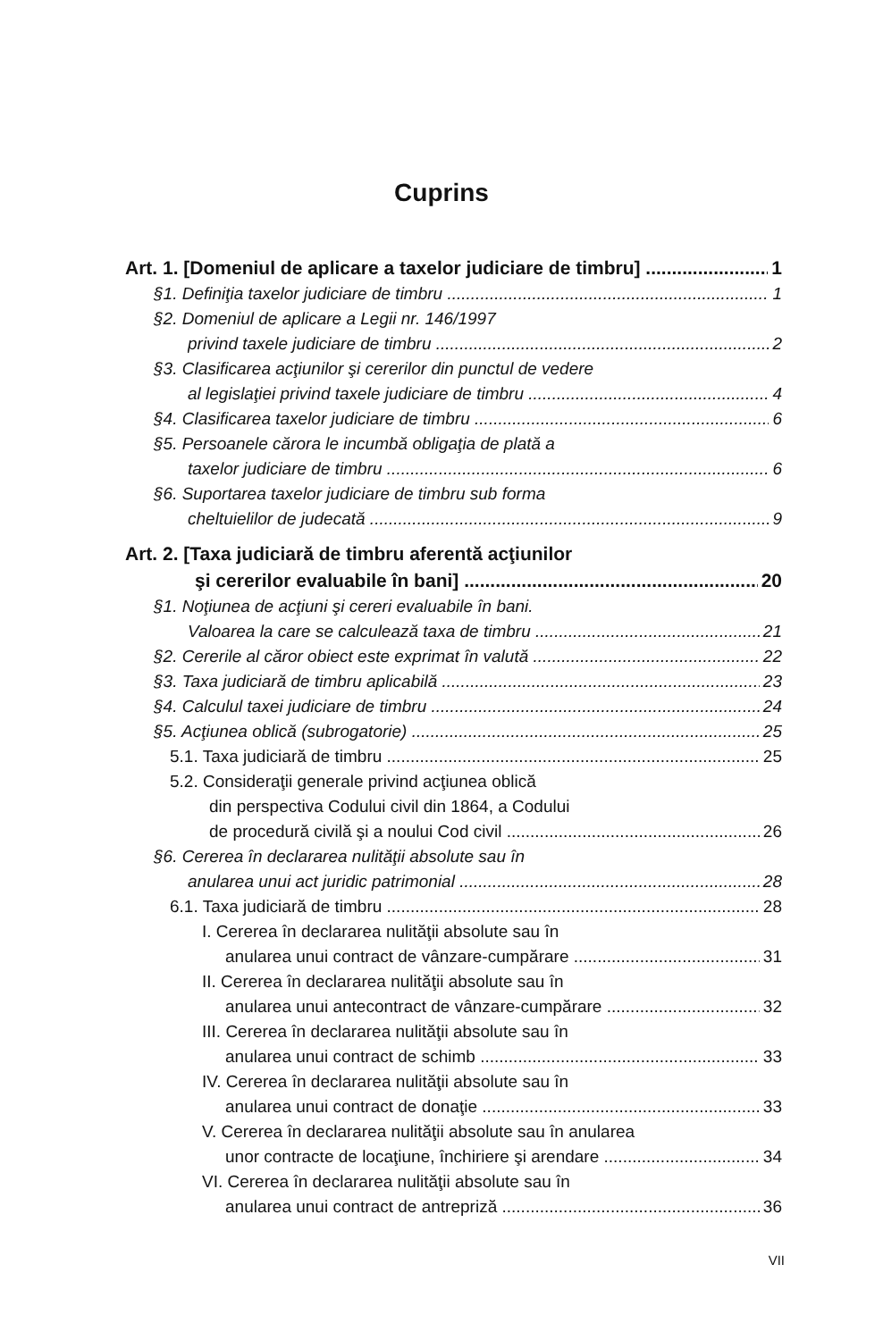Cuprins
Art. 1. [Domeniul de aplicare a taxelor judiciare de timbru] 1
§1. Definiţia taxelor judiciare de timbru 1
§2. Domeniul de aplicare a Legii nr. 146/1997
privind taxele judiciare de timbru 2
§3. Clasificarea acţiunilor şi cererilor din punctul de vedere
al legislaţiei privind taxele judiciare de timbru 4
§4. Clasificarea taxelor judiciare de timbru 6
§5. Persoanele cărora le incumbă obligaţia de plată a
taxelor judiciare de timbru 6
§6. Suportarea taxelor judiciare de timbru sub forma
cheltuielilor de judecată 9
Art. 2. [Taxa judiciară de timbru aferentă acţiunilor
şi cererilor evaluabile în bani] 20
§1. Noţiunea de acţiuni şi cereri evaluabile în bani.
Valoarea la care se calculează taxa de timbru 21
§2. Cererile al căror obiect este exprimat în valută 22
§3. Taxa judiciară de timbru aplicabilă 23
§4. Calculul taxei judiciare de timbru 24
§5. Acţiunea oblică (subrogatorie) 25
5.1. Taxa judiciară de timbru 25
5.2. Consideraţii generale privind acţiunea oblică
din perspectiva Codului civil din 1864, a Codului
de procedură civilă şi a noului Cod civil 26
§6. Cererea în declararea nulităţii absolute sau în
anularea unui act juridic patrimonial 28
6.1. Taxa judiciară de timbru 28
I. Cererea în declararea nulităţii absolute sau în
anularea unui contract de vânzare-cumpărare 31
II. Cererea în declararea nulităţii absolute sau în
anularea unui antecontract de vânzare-cumpărare 32
III. Cererea în declararea nulităţii absolute sau în
anularea unui contract de schimb 33
IV. Cererea în declararea nulităţii absolute sau în
anularea unui contract de donaţie 33
V. Cererea în declararea nulităţii absolute sau în anularea
unor contracte de locaţiune, închiriere şi arendare 34
VI. Cererea în declararea nulităţii absolute sau în
anularea unui contract de antrepriză 36
VII